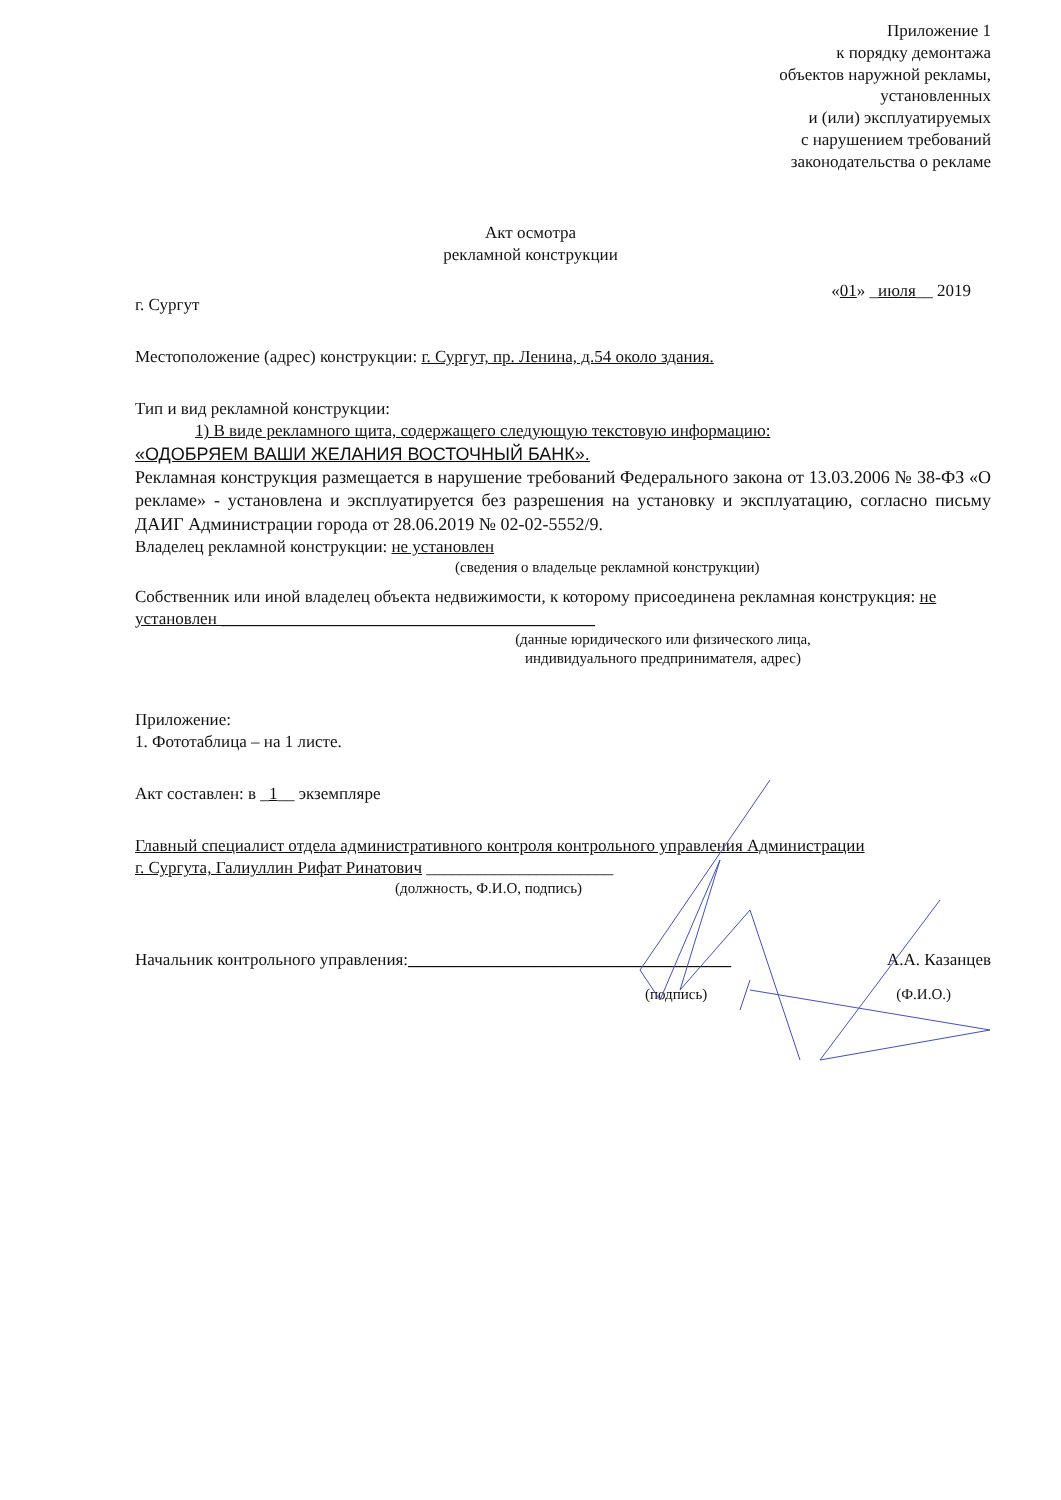Приложение 1
к порядку демонтажа
объектов наружной рекламы,
установленных
и (или) эксплуатируемых
с нарушением требований
законодательства о рекламе
Акт осмотра
рекламной конструкции
г. Сургут «01» _июля__ 2019
Местоположение (адрес) конструкции: г. Сургут, пр. Ленина, д.54 около здания.
Тип и вид рекламной конструкции:
1) В виде рекламного щита, содержащего следующую текстовую информацию:
«ОДОБРЯЕМ ВАШИ ЖЕЛАНИЯ ВОСТОЧНЫЙ БАНК».
Рекламная конструкция размещается в нарушение требований Федерального закона от 13.03.2006 № 38-ФЗ «О рекламе» - установлена и эксплуатируется без разрешения на установку и эксплуатацию, согласно письму ДАИГ Администрации города от 28.06.2019 № 02-02-5552/9.
Владелец рекламной конструкции: не установлен
(сведения о владельце рекламной конструкции)
Собственник или иной владелец объекта недвижимости, к которому присоединена рекламная конструкция: не установлен ____________________________________________
(данные юридического или физического лица,
индивидуального предпринимателя, адрес)
Приложение:
1. Фототаблица – на 1 листе.
Акт составлен: в _1__ экземпляре
Главный специалист отдела административного контроля контрольного управления Администрации
г. Сургута, Галиуллин Рифат Ринатович ______________________
(должность, Ф.И.О, подпись)
Начальник контрольного управления:______________________________________ А.А. Казанцев
(подпись) (Ф.И.О.)